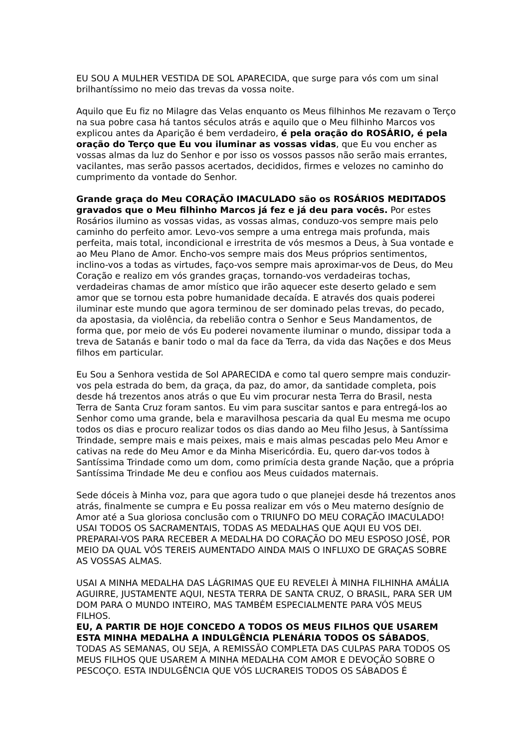EU SOU A MULHER VESTIDA DE SOL APARECIDA, que surge para vós com um sinal brilhantíssimo no meio das trevas da vossa noite.
Aquilo que Eu fiz no Milagre das Velas enquanto os Meus filhinhos Me rezavam o Terço na sua pobre casa há tantos séculos atrás e aquilo que o Meu filhinho Marcos vos explicou antes da Aparição é bem verdadeiro, é pela oração do ROSÁRIO, é pela oração do Terço que Eu vou iluminar as vossas vidas, que Eu vou encher as vossas almas da luz do Senhor e por isso os vossos passos não serão mais errantes, vacilantes, mas serão passos acertados, decididos, firmes e velozes no caminho do cumprimento da vontade do Senhor.
Grande graça do Meu CORAÇÃO IMACULADO são os ROSÁRIOS MEDITADOS gravados que o Meu filhinho Marcos já fez e já deu para vocês. Por estes Rosários ilumino as vossas vidas, as vossas almas, conduzo-vos sempre mais pelo caminho do perfeito amor. Levo-vos sempre a uma entrega mais profunda, mais perfeita, mais total, incondicional e irrestrita de vós mesmos a Deus, à Sua vontade e ao Meu Plano de Amor. Encho-vos sempre mais dos Meus próprios sentimentos, inclino-vos a todas as virtudes, faço-vos sempre mais aproximar-vos de Deus, do Meu Coração e realizo em vós grandes graças, tornando-vos verdadeiras tochas, verdadeiras chamas de amor místico que irão aquecer este deserto gelado e sem amor que se tornou esta pobre humanidade decaída. E através dos quais poderei iluminar este mundo que agora terminou de ser dominado pelas trevas, do pecado, da apostasia, da violência, da rebelião contra o Senhor e Seus Mandamentos, de forma que, por meio de vós Eu poderei novamente iluminar o mundo, dissipar toda a treva de Satanás e banir todo o mal da face da Terra, da vida das Nações e dos Meus filhos em particular.
Eu Sou a Senhora vestida de Sol APARECIDA e como tal quero sempre mais conduzir-vos pela estrada do bem, da graça, da paz, do amor, da santidade completa, pois desde há trezentos anos atrás o que Eu vim procurar nesta Terra do Brasil, nesta Terra de Santa Cruz foram santos. Eu vim para suscitar santos e para entregá-los ao Senhor como uma grande, bela e maravilhosa pescaria da qual Eu mesma me ocupo todos os dias e procuro realizar todos os dias dando ao Meu filho Jesus, à Santíssima Trindade, sempre mais e mais peixes, mais e mais almas pescadas pelo Meu Amor e cativas na rede do Meu Amor e da Minha Misericórdia. Eu, quero dar-vos todos à Santíssima Trindade como um dom, como primícia desta grande Nação, que a própria Santíssima Trindade Me deu e confiou aos Meus cuidados maternais.
Sede dóceis à Minha voz, para que agora tudo o que planejei desde há trezentos anos atrás, finalmente se cumpra e Eu possa realizar em vós o Meu materno desígnio de Amor até a Sua gloriosa conclusão com o TRIUNFO DO MEU CORAÇÃO IMACULADO!
USAI TODOS OS SACRAMENTAIS, TODAS AS MEDALHAS QUE AQUI EU VOS DEI.
PREPARAI-VOS PARA RECEBER A MEDALHA DO CORAÇÃO DO MEU ESPOSO JOSÉ, POR MEIO DA QUAL VÓS TEREIS AUMENTADO AINDA MAIS O INFLUXO DE GRAÇAS SOBRE AS VOSSAS ALMAS.
USAI A MINHA MEDALHA DAS LÁGRIMAS QUE EU REVELEI À MINHA FILHINHA AMÁLIA AGUIRRE, JUSTAMENTE AQUI, NESTA TERRA DE SANTA CRUZ, O BRASIL, PARA SER UM DOM PARA O MUNDO INTEIRO, MAS TAMBÉM ESPECIALMENTE PARA VÓS MEUS FILHOS.
EU, A PARTIR DE HOJE CONCEDO A TODOS OS MEUS FILHOS QUE USAREM ESTA MINHA MEDALHA A INDULGÊNCIA PLENÁRIA TODOS OS SÁBADOS, TODAS AS SEMANAS, OU SEJA, A REMISSÃO COMPLETA DAS CULPAS PARA TODOS OS MEUS FILHOS QUE USAREM A MINHA MEDALHA COM AMOR E DEVOÇÃO SOBRE O PESCOÇO. ESTA INDULGÊNCIA QUE VÓS LUCRAREIS TODOS OS SÁBADOS É